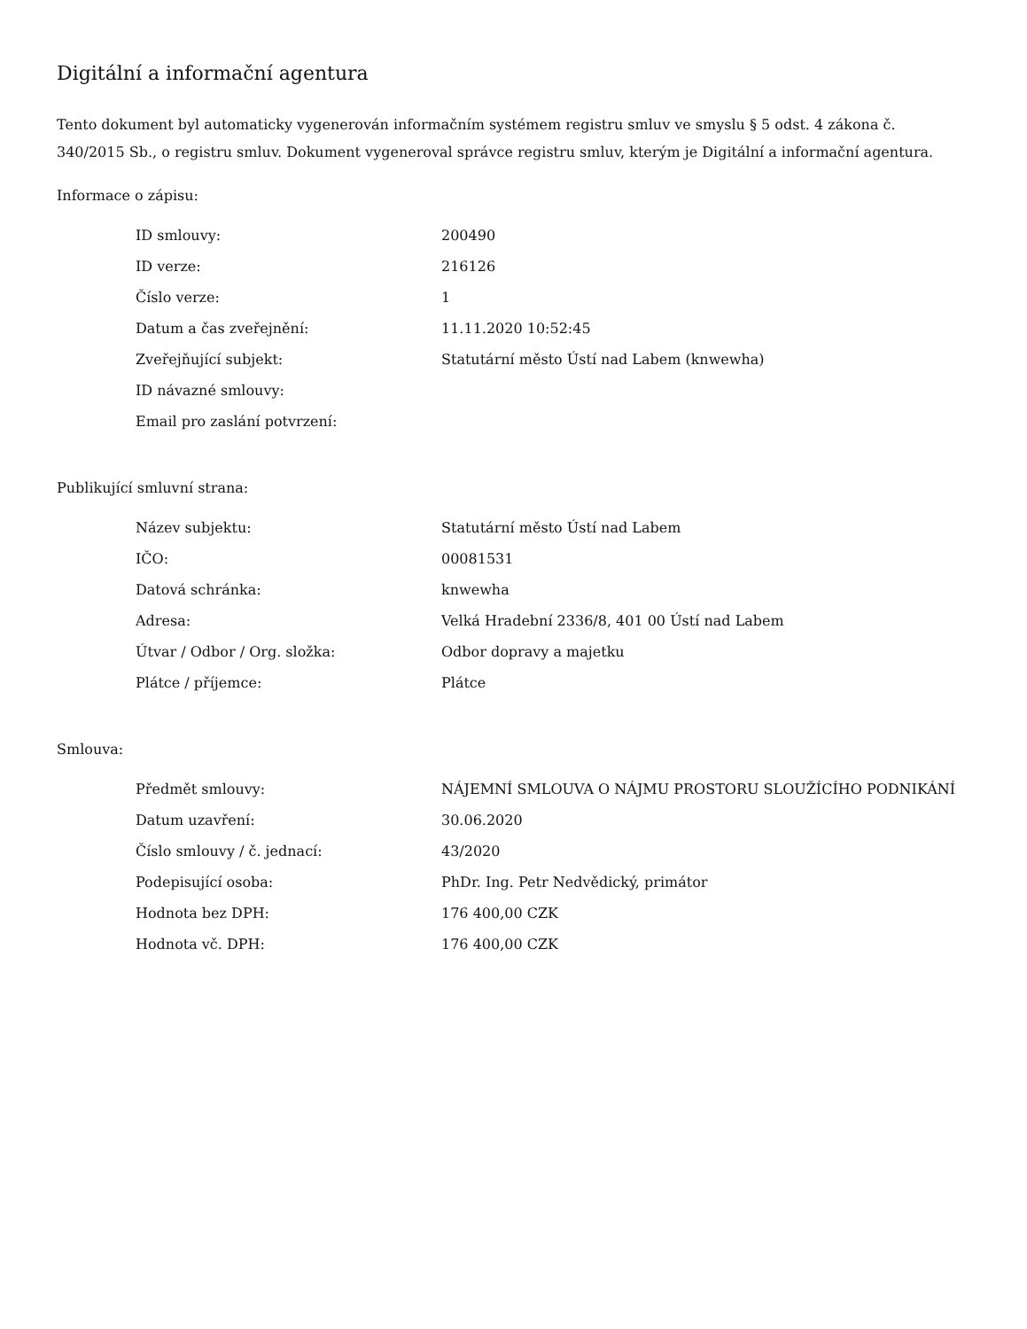Digitální a informační agentura
Tento dokument byl automaticky vygenerován informačním systémem registru smluv ve smyslu § 5 odst. 4 zákona č. 340/2015 Sb., o registru smluv. Dokument vygeneroval správce registru smluv, kterým je Digitální a informační agentura.
Informace o zápisu:
| ID smlouvy: | 200490 |
| ID verze: | 216126 |
| Číslo verze: | 1 |
| Datum a čas zveřejnění: | 11.11.2020 10:52:45 |
| Zveřejňující subjekt: | Statutární město Ústí nad Labem (knwewha) |
| ID návazné smlouvy: | |
| Email pro zaslání potvrzení: | |
Publikující smluvní strana:
| Název subjektu: | Statutární město Ústí nad Labem |
| IČO: | 00081531 |
| Datová schránka: | knwewha |
| Adresa: | Velká Hradební 2336/8, 401 00 Ústí nad Labem |
| Útvar / Odbor / Org. složka: | Odbor dopravy a majetku |
| Plátce / příjemce: | Plátce |
Smlouva:
| Předmět smlouvy: | NÁJEMNÍ SMLOUVA O NÁJMU PROSTORU SLOUŽÍCÍHO PODNIKÁNÍ |
| Datum uzavření: | 30.06.2020 |
| Číslo smlouvy / č. jednací: | 43/2020 |
| Podepisující osoba: | PhDr. Ing. Petr Nedvědický, primátor |
| Hodnota bez DPH: | 176 400,00 CZK |
| Hodnota vč. DPH: | 176 400,00 CZK |